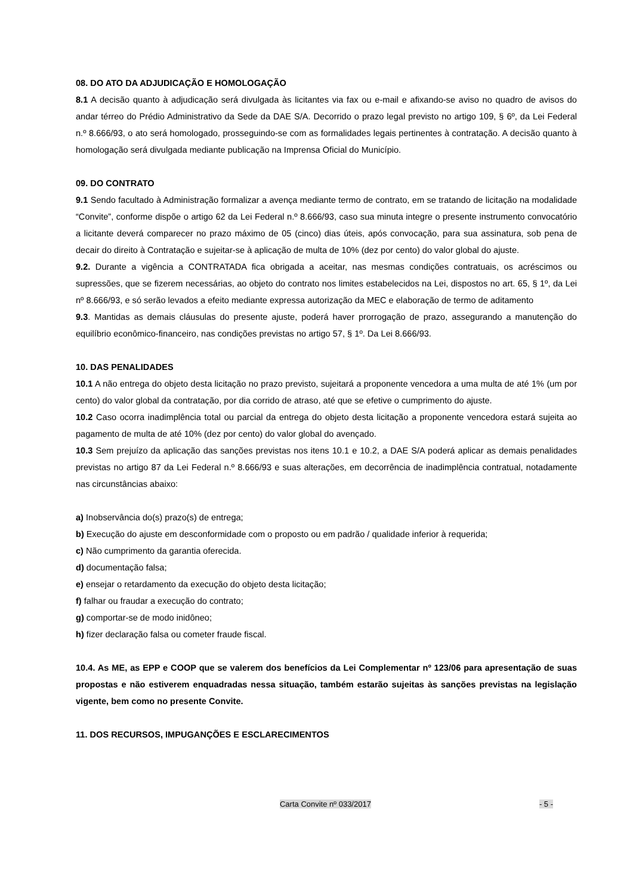08. DO ATO DA ADJUDICAÇÃO E HOMOLOGAÇÃO
8.1 A decisão quanto à adjudicação será divulgada às licitantes via fax ou e-mail e afixando-se aviso no quadro de avisos do andar térreo do Prédio Administrativo da Sede da DAE S/A. Decorrido o prazo legal previsto no artigo 109, § 6º, da Lei Federal n.º 8.666/93, o ato será homologado, prosseguindo-se com as formalidades legais pertinentes à contratação. A decisão quanto à homologação será divulgada mediante publicação na Imprensa Oficial do Município.
09. DO CONTRATO
9.1 Sendo facultado à Administração formalizar a avença mediante termo de contrato, em se tratando de licitação na modalidade “Convite”, conforme dispõe o artigo 62 da Lei Federal n.º 8.666/93, caso sua minuta integre o presente instrumento convocatório a licitante deverá comparecer no prazo máximo de 05 (cinco) dias úteis, após convocação, para sua assinatura, sob pena de decair do direito à Contratação e sujeitar-se à aplicação de multa de 10% (dez por cento) do valor global do ajuste.
9.2. Durante a vigência a CONTRATADA fica obrigada a aceitar, nas mesmas condições contratuais, os acréscimos ou supressões, que se fizerem necessárias, ao objeto do contrato nos limites estabelecidos na Lei, dispostos no art. 65, § 1º, da Lei nº 8.666/93, e só serão levados a efeito mediante expressa autorização da MEC e elaboração de termo de aditamento
9.3. Mantidas as demais cláusulas do presente ajuste, poderá haver prorrogação de prazo, assegurando a manutenção do equilíbrio econômico-financeiro, nas condições previstas no artigo 57, § 1º. Da Lei 8.666/93.
10. DAS PENALIDADES
10.1 A não entrega do objeto desta licitação no prazo previsto, sujeitará a proponente vencedora a uma multa de até 1% (um por cento) do valor global da contratação, por dia corrido de atraso, até que se efetive o cumprimento do ajuste.
10.2 Caso ocorra inadimplência total ou parcial da entrega do objeto desta licitação a proponente vencedora estará sujeita ao pagamento de multa de até 10% (dez por cento) do valor global do avençado.
10.3 Sem prejuízo da aplicação das sanções previstas nos itens 10.1 e 10.2, a DAE S/A poderá aplicar as demais penalidades previstas no artigo 87 da Lei Federal n.º 8.666/93 e suas alterações, em decorrência de inadimplência contratual, notadamente nas circunstâncias abaixo:
a) Inobservância do(s) prazo(s) de entrega;
b) Execução do ajuste em desconformidade com o proposto ou em padrão / qualidade inferior à requerida;
c) Não cumprimento da garantia oferecida.
d) documentação falsa;
e) ensejar o retardamento da execução do objeto desta licitação;
f) falhar ou fraudar a execução do contrato;
g) comportar-se de modo inidôneo;
h) fizer declaração falsa ou cometer fraude fiscal.
10.4. As ME, as EPP e COOP que se valerem dos benefícios da Lei Complementar nº 123/06 para apresentação de suas propostas e não estiverem enquadradas nessa situação, também estarão sujeitas às sanções previstas na legislação vigente, bem como no presente Convite.
11. DOS RECURSOS, IMPUGANÇÕES E ESCLARECIMENTOS
Carta Convite nº 033/2017 - 5 -